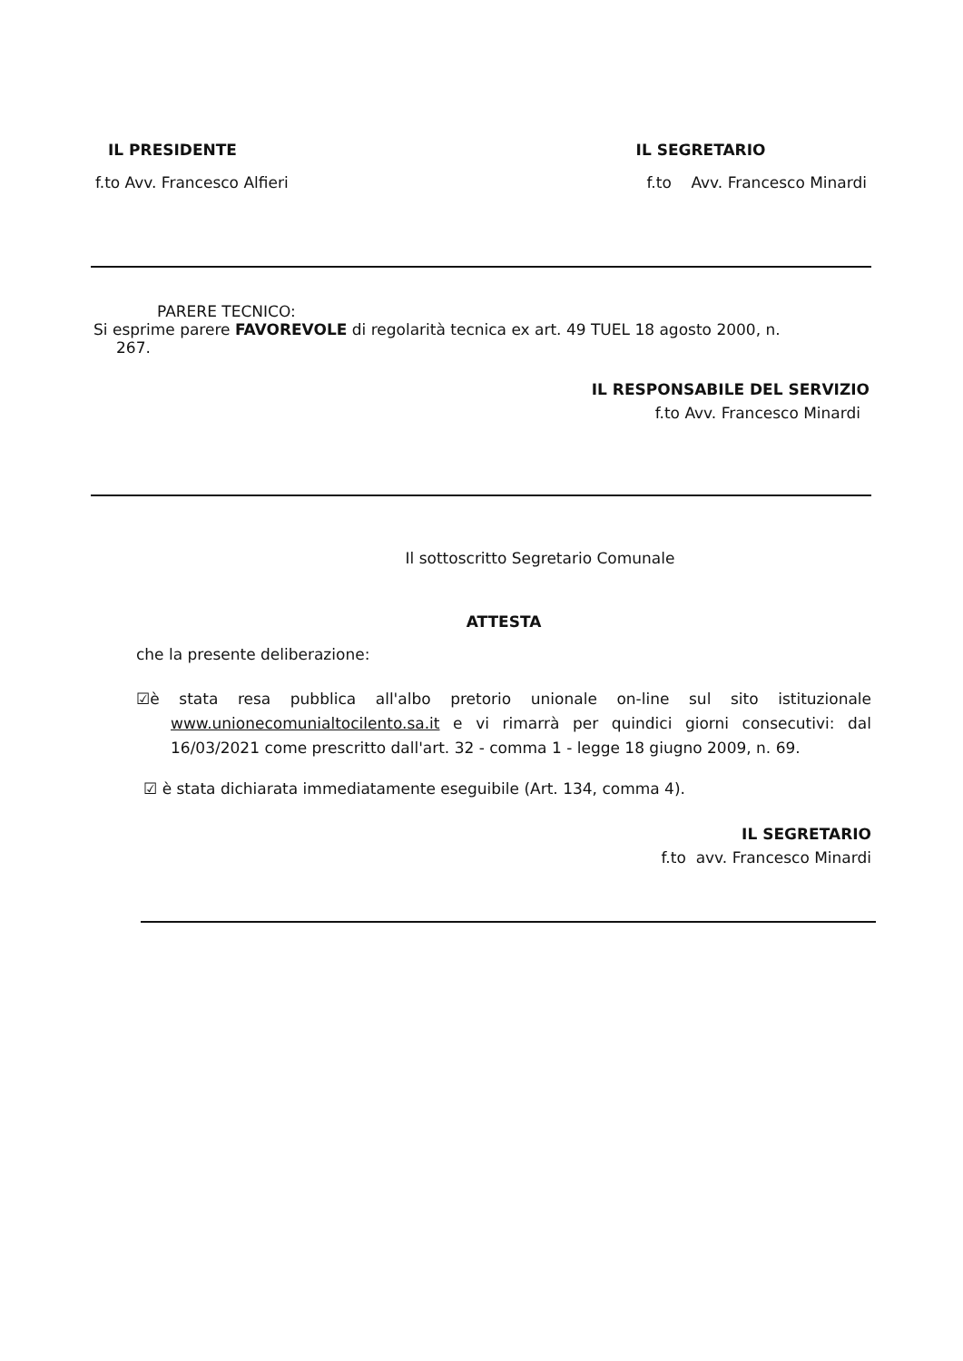IL PRESIDENTE
f.to Avv. Francesco Alfieri
IL SEGRETARIO
f.to Avv. Francesco Minardi
PARERE TECNICO:
Si esprime parere FAVOREVOLE di regolarità tecnica ex art. 49 TUEL 18 agosto 2000, n.
267.
IL RESPONSABILE DEL SERVIZIO
f.to Avv. Francesco Minardi
Il sottoscritto Segretario Comunale
ATTESTA
che la presente deliberazione:
☑è stata resa pubblica all'albo pretorio unionale on-line sul sito istituzionale www.unionecomunialtocilento.sa.it e vi rimarrà per quindici giorni consecutivi: dal 16/03/2021 come prescritto dall'art. 32 - comma 1 - legge 18 giugno 2009, n. 69.
☑ è stata dichiarata immediatamente eseguibile (Art. 134, comma 4).
IL SEGRETARIO
f.to avv. Francesco Minardi